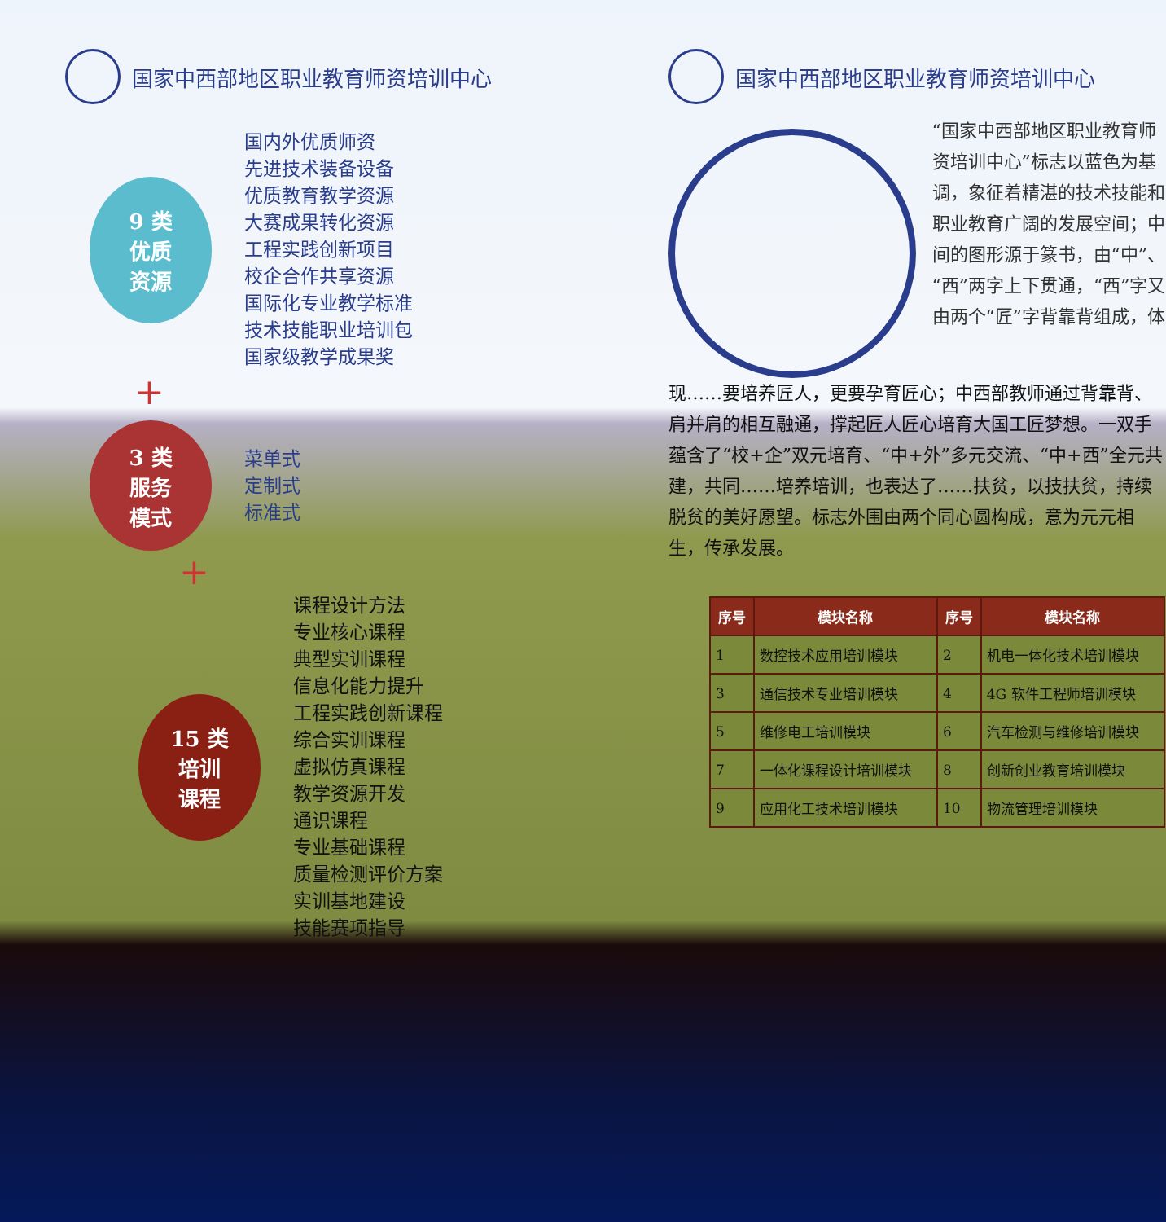国家中西部地区职业教育师资培训中心
9 类
优质
资源
国内外优质师资
先进技术装备设备
优质教育教学资源
大赛成果转化资源
工程实践创新项目
校企合作共享资源
国际化专业教学标准
技术技能职业培训包
国家级教学成果奖
+
3 类
服务
模式
菜单式
定制式
标准式
+
15 类
培训
课程
课程设计方法
专业核心课程
典型实训课程
信息化能力提升
工程实践创新课程
综合实训课程
虚拟仿真课程
教学资源开发
通识课程
专业基础课程
质量检测评价方案
实训基地建设
技能赛项指导
国家中西部地区职业教育师资培训中心
“国家中西部地区职业教育师资培训中心”标志以蓝色为基调，象征着精湛的技术技能和职业教育广阔的发展空间；中间的图形源于篆书，由“中”、“西”两字上下贯通，“西”字又由两个“匠”字背靠背组成，体
现……要培养匠人，更要孕育匠心；中西部教师通过背靠背、肩并肩的相互融通，撑起匠人匠心培育大国工匠梦想。一双手蕴含了“校+企”双元培育、“中+外”多元交流、“中+西”全元共建，共同……培养培训，也表达了……扶贫，以技扶贫，持续脱贫的美好愿望。标志外围由两个同心圆构成，意为元元相生，传承发展。
| 序号 | 模块名称 | 序号 | 模块名称 |
| --- | --- | --- | --- |
| 1 | 数控技术应用培训模块 | 2 | 机电一体化技术培训模块 |
| 3 | 通信技术专业培训模块 | 4 | 4G 软件工程师培训模块 |
| 5 | 维修电工培训模块 | 6 | 汽车检测与维修培训模块 |
| 7 | 一体化课程设计培训模块 | 8 | 创新创业教育培训模块 |
| 9 | 应用化工技术培训模块 | 10 | 物流管理培训模块 |